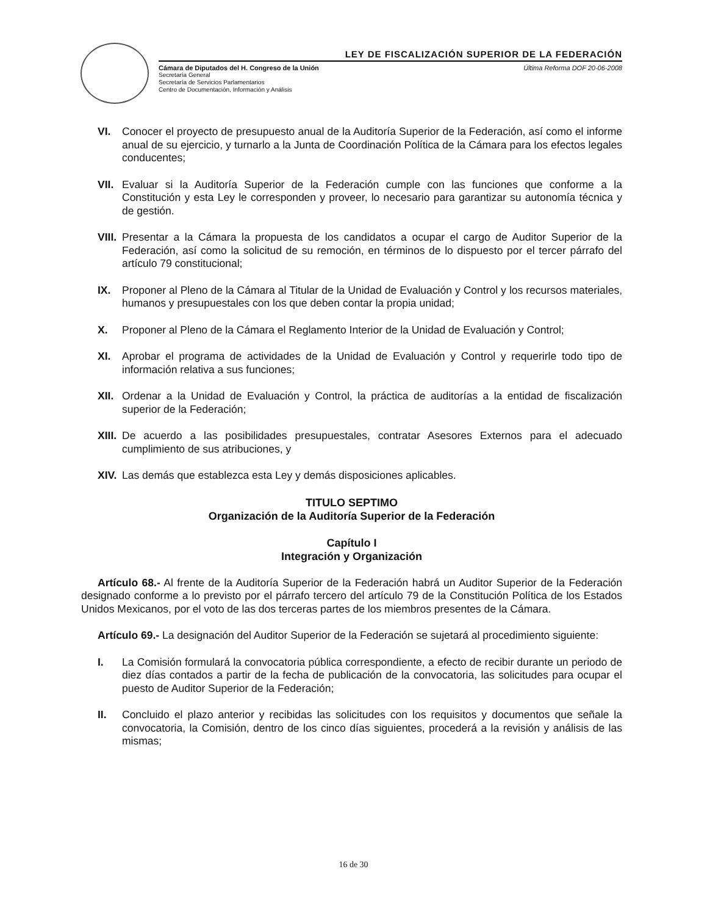LEY DE FISCALIZACIÓN SUPERIOR DE LA FEDERACIÓN
Cámara de Diputados del H. Congreso de la Unión Última Reforma DOF 20-06-2008
Secretaría General
Secretaría de Servicios Parlamentarios
Centro de Documentación, Información y Análisis
VI. Conocer el proyecto de presupuesto anual de la Auditoría Superior de la Federación, así como el informe anual de su ejercicio, y turnarlo a la Junta de Coordinación Política de la Cámara para los efectos legales conducentes;
VII.
Evaluar si la Auditoría Superior de la Federación cumple con las funciones que conforme a la Constitución y esta Ley le corresponden y proveer, lo necesario para garantizar su autonomía técnica y de gestión.
VIII.
Presentar a la Cámara la propuesta de los candidatos a ocupar el cargo de Auditor Superior de la Federación, así como la solicitud de su remoción, en términos de lo dispuesto por el tercer párrafo del artículo 79 constitucional;
IX. Proponer al Pleno de la Cámara al Titular de la Unidad de Evaluación y Control y los recursos materiales, humanos y presupuestales con los que deben contar la propia unidad;
X. Proponer al Pleno de la Cámara el Reglamento Interior de la Unidad de Evaluación y Control;
XI. Aprobar el programa de actividades de la Unidad de Evaluación y Control y requerirle todo tipo de información relativa a sus funciones;
XII.
Ordenar a la Unidad de Evaluación y Control, la práctica de auditorías a la entidad de fiscalización superior de la Federación;
XIII.
De acuerdo a las posibilidades presupuestales, contratar Asesores Externos para el adecuado cumplimiento de sus atribuciones, y
XIV.
Las demás que establezca esta Ley y demás disposiciones aplicables.
TITULO SEPTIMO
Organización de la Auditoría Superior de la Federación
Capítulo I
Integración y Organización
Artículo 68.- Al frente de la Auditoría Superior de la Federación habrá un Auditor Superior de la Federación designado conforme a lo previsto por el párrafo tercero del artículo 79 de la Constitución Política de los Estados Unidos Mexicanos, por el voto de las dos terceras partes de los miembros presentes de la Cámara.
Artículo 69.- La designación del Auditor Superior de la Federación se sujetará al procedimiento siguiente:
I. La Comisión formulará la convocatoria pública correspondiente, a efecto de recibir durante un periodo de diez días contados a partir de la fecha de publicación de la convocatoria, las solicitudes para ocupar el puesto de Auditor Superior de la Federación;
II. Concluido el plazo anterior y recibidas las solicitudes con los requisitos y documentos que señale la convocatoria, la Comisión, dentro de los cinco días siguientes, procederá a la revisión y análisis de las mismas;
16 de 30